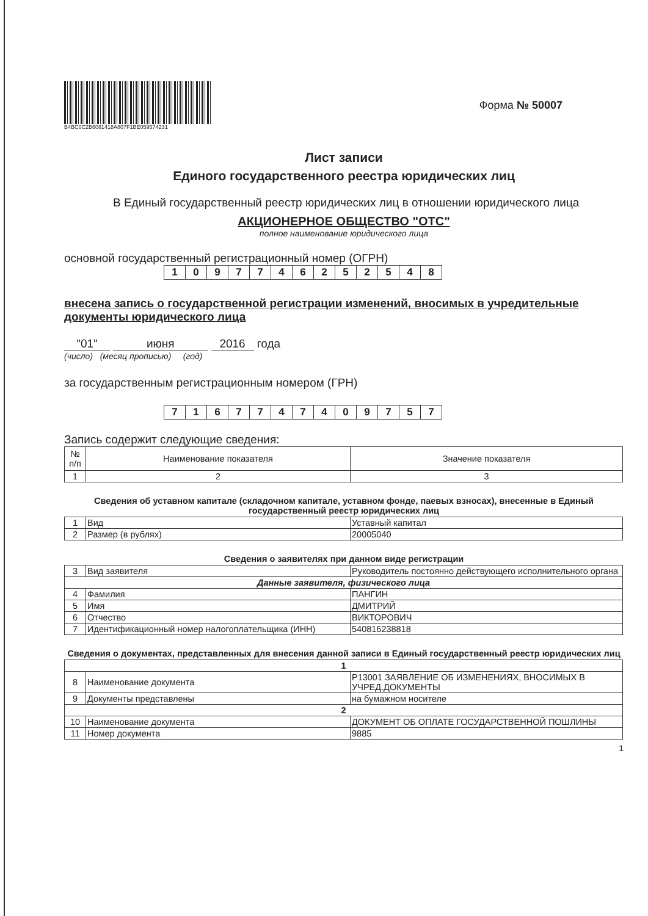B4BC0C2B6081418A807F1BE059574231
Форма № 50007
Лист записи
Единого государственного реестра юридических лиц
В Единый государственный реестр юридических лиц в отношении юридического лица
АКЦИОНЕРНОЕ ОБЩЕСТВО "ОТС"
полное наименование юридического лица
основной государственный регистрационный номер (ОГРН)
| 1 | 0 | 9 | 7 | 7 | 4 | 6 | 2 | 5 | 2 | 5 | 4 | 8 |
внесена запись о государственной регистрации изменений, вносимых в учредительные документы юридического лица
"01" июня 2016 года
(число) (месяц прописью) (год)
за государственным регистрационным номером (ГРН)
| 7 | 1 | 6 | 7 | 7 | 4 | 7 | 4 | 0 | 9 | 7 | 5 | 7 |
Запись содержит следующие сведения:
| № п/п | Наименование показателя | Значение показателя |
| --- | --- | --- |
| 1 | 2 | 3 |
Сведения об уставном капитале (складочном капитале, уставном фонде, паевых взносах), внесенные в Единый государственный реестр юридических лиц
| 1 | Вид | Уставный капитал |
| 2 | Размер (в рублях) | 20005040 |
Сведения о заявителях при данном виде регистрации
| 3 | Вид заявителя | Руководитель постоянно действующего исполнительного органа |
| Данные заявителя, физического лица | | |
| 4 | Фамилия | ПАНГИН |
| 5 | Имя | ДМИТРИЙ |
| 6 | Отчество | ВИКТОРОВИЧ |
| 7 | Идентификационный номер налогоплательщика (ИНН) | 540816238818 |
Сведения о документах, представленных для внесения данной записи в Единый государственный реестр юридических лиц
| 1 | | |
| 8 | Наименование документа | Р13001 ЗАЯВЛЕНИЕ ОБ ИЗМЕНЕНИЯХ, ВНОСИМЫХ В УЧРЕД.ДОКУМЕНТЫ |
| 9 | Документы представлены | на бумажном носителе |
| 2 | | |
| 10 | Наименование документа | ДОКУМЕНТ ОБ ОПЛАТЕ ГОСУДАРСТВЕННОЙ ПОШЛИНЫ |
| 11 | Номер документа | 9885 |
1